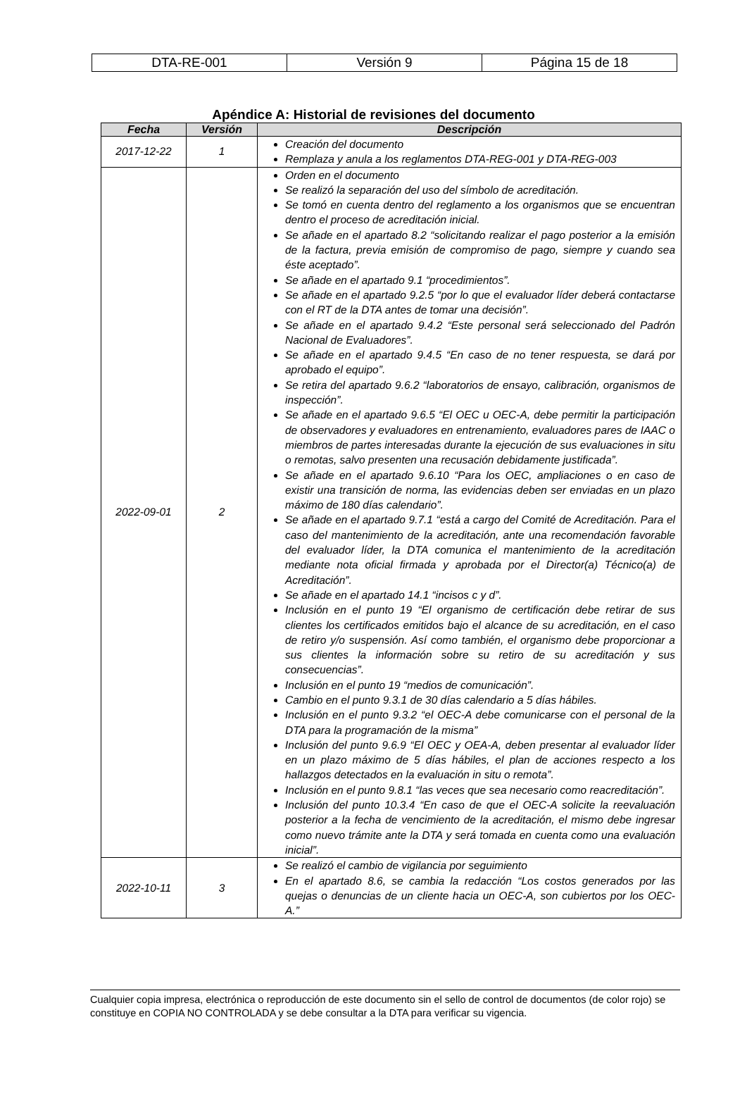| DTA-RE-001 | Versión 9 | Página 15 de 18 |
Apéndice A: Historial de revisiones del documento
| Fecha | Versión | Descripción |
| --- | --- | --- |
| 2017-12-22 | 1 | Creación del documento Remplaza y anula a los reglamentos DTA-REG-001 y DTA-REG-003 |
| 2022-09-01 | 2 | Orden en el documento Se realizó la separación del uso del símbolo de acreditación. Se tomó en cuenta dentro del reglamento a los organismos que se encuentran dentro el proceso de acreditación inicial. Se añade en el apartado 8.2 “solicitando realizar el pago posterior a la emisión de la factura, previa emisión de compromiso de pago, siempre y cuando sea éste aceptado”. Se añade en el apartado 9.1 “procedimientos”. Se añade en el apartado 9.2.5 “por lo que el evaluador líder deberá contactarse con el RT de la DTA antes de tomar una decisión”. Se añade en el apartado 9.4.2 “Este personal será seleccionado del Padrón Nacional de Evaluadores”. Se añade en el apartado 9.4.5 “En caso de no tener respuesta, se dará por aprobado el equipo”. Se retira del apartado 9.6.2 “laboratorios de ensayo, calibración, organismos de inspección”. Se añade en el apartado 9.6.5 “El OEC u OEC-A, debe permitir la participación de observadores y evaluadores en entrenamiento, evaluadores pares de IAAC o miembros de partes interesadas durante la ejecución de sus evaluaciones in situ o remotas, salvo presenten una recusación debidamente justificada”. Se añade en el apartado 9.6.10 “Para los OEC, ampliaciones o en caso de existir una transición de norma, las evidencias deben ser enviadas en un plazo máximo de 180 días calendario”. Se añade en el apartado 9.7.1 “está a cargo del Comité de Acreditación. Para el caso del mantenimiento de la acreditación, ante una recomendación favorable del evaluador líder, la DTA comunica el mantenimiento de la acreditación mediante nota oficial firmada y aprobada por el Director(a) Técnico(a) de Acreditación”. Se añade en el apartado 14.1 “incisos c y d”. Inclusión en el punto 19 “El organismo de certificación debe retirar de sus clientes los certificados emitidos bajo el alcance de su acreditación, en el caso de retiro y/o suspensión. Así como también, el organismo debe proporcionar a sus clientes la información sobre su retiro de su acreditación y sus consecuencias”. Inclusión en el punto 19 “medios de comunicación”. Cambio en el punto 9.3.1 de 30 días calendario a 5 días hábiles. Inclusión en el punto 9.3.2 “el OEC-A debe comunicarse con el personal de la DTA para la programación de la misma” Inclusión del punto 9.6.9 “El OEC y OEA-A, deben presentar al evaluador líder en un plazo máximo de 5 días hábiles, el plan de acciones respecto a los hallazgos detectados en la evaluación in situ o remota”. Inclusión en el punto 9.8.1 “las veces que sea necesario como reacreditación”. Inclusión del punto 10.3.4 “En caso de que el OEC-A solicite la reevaluación posterior a la fecha de vencimiento de la acreditación, el mismo debe ingresar como nuevo trámite ante la DTA y será tomada en cuenta como una evaluación inicial”. |
| 2022-10-11 | 3 | Se realizó el cambio de vigilancia por seguimiento En el apartado 8.6, se cambia la redacción “Los costos generados por las quejas o denuncias de un cliente hacia un OEC-A, son cubiertos por los OEC-A.” |
Cualquier copia impresa, electrónica o reproducción de este documento sin el sello de control de documentos (de color rojo) se constituye en COPIA NO CONTROLADA y se debe consultar a la DTA para verificar su vigencia.